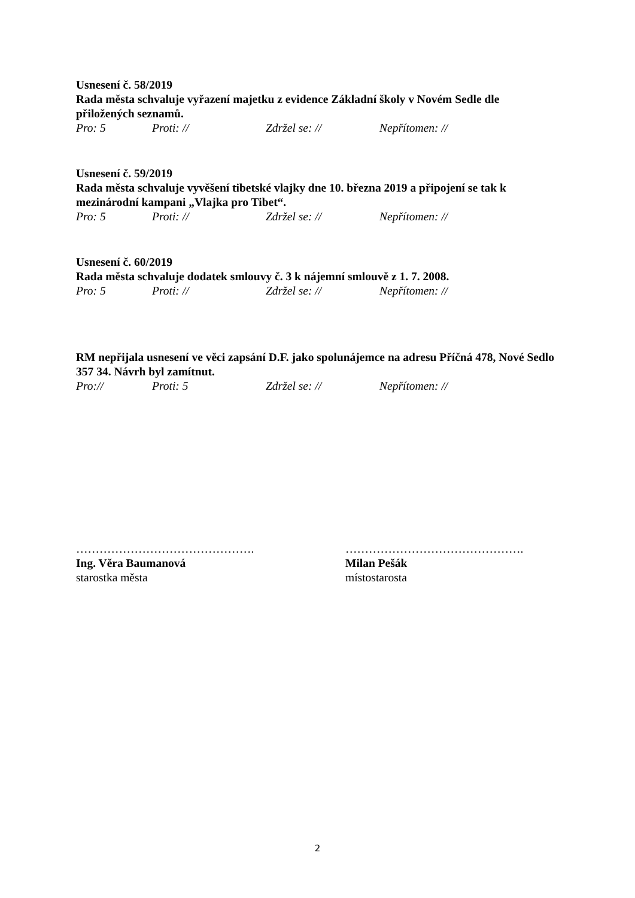Usnesení č. 58/2019
Rada města schvaluje vyřazení majetku z evidence Základní školy v Novém Sedle dle přiložených seznamů.
Pro: 5 Proti: // Zdržel se: // Nepřítomen: //
Usnesení č. 59/2019
Rada města schvaluje vyvěšení tibetské vlajky dne 10. března 2019 a připojení se tak k mezinárodní kampani „Vlajka pro Tibet“.
Pro: 5 Proti: // Zdržel se: // Nepřítomen: //
Usnesení č. 60/2019
Rada města schvaluje dodatek smlouvy č. 3 k nájemní smlouvě z 1. 7. 2008.
Pro: 5 Proti: // Zdržel se: // Nepřítomen: //
RM nepřijala usnesení ve věci zapsání D.F. jako spolunájemce na adresu Příčná 478, Nové Sedlo 357 34. Návrh byl zamítnut.
Pro:// Proti: 5 Zdržel se: // Nepřítomen: //
………………………………………. ……………………………………….
Ing. Věra Baumanová Milan Pešák
starostka města místostarosta
2